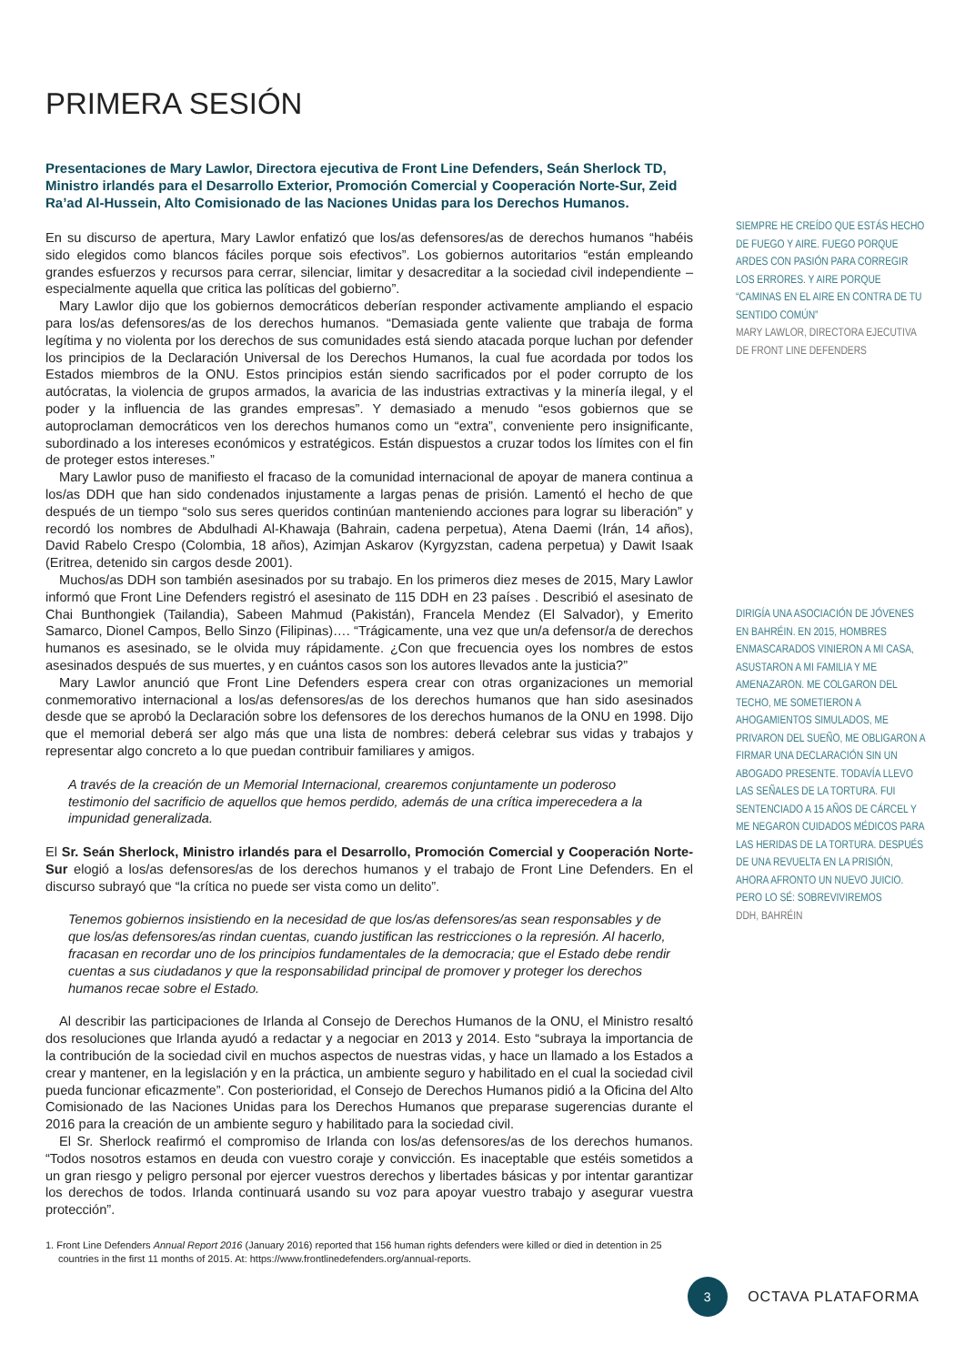PRIMERA SESIÓN
Presentaciones de Mary Lawlor, Directora ejecutiva de Front Line Defenders, Seán Sherlock TD, Ministro irlandés para el Desarrollo Exterior, Promoción Comercial y Cooperación Norte-Sur, Zeid Ra’ad Al-Hussein, Alto Comisionado de las Naciones Unidas para los Derechos Humanos.
En su discurso de apertura, Mary Lawlor enfatizó que los/as defensores/as de derechos humanos “habéis sido elegidos como blancos fáciles porque sois efectivos”. Los gobiernos autoritarios “están empleando grandes esfuerzos y recursos para cerrar, silenciar, limitar y desacreditar a la sociedad civil independiente – especialmente aquella que critica las políticas del gobierno”.
Mary Lawlor dijo que los gobiernos democráticos deberían responder activamente ampliando el espacio para los/as defensores/as de los derechos humanos. “Demasiada gente valiente que trabaja de forma legítima y no violenta por los derechos de sus comunidades está siendo atacada porque luchan por defender los principios de la Declaración Universal de los Derechos Humanos, la cual fue acordada por todos los Estados miembros de la ONU. Estos principios están siendo sacrificados por el poder corrupto de los autócratas, la violencia de grupos armados, la avaricia de las industrias extractivas y la minería ilegal, y el poder y la influencia de las grandes empresas”. Y demasiado a menudo “esos gobiernos que se autoproclaman democráticos ven los derechos humanos como un “extra”, conveniente pero insignificante, subordinado a los intereses económicos y estratégicos. Están dispuestos a cruzar todos los límites con el fin de proteger estos intereses.”
Mary Lawlor puso de manifiesto el fracaso de la comunidad internacional de apoyar de manera continua a los/as DDH que han sido condenados injustamente a largas penas de prisión. Lamentó el hecho de que después de un tiempo “solo sus seres queridos continúan manteniendo acciones para lograr su liberación” y recordó los nombres de Abdulhadi Al-Khawaja (Bahrain, cadena perpetua), Atena Daemi (Irán, 14 años), David Rabelo Crespo (Colombia, 18 años), Azimjan Askarov (Kyrgyzstan, cadena perpetua) y Dawit Isaak (Eritrea, detenido sin cargos desde 2001).
Muchos/as DDH son también asesinados por su trabajo. En los primeros diez meses de 2015, Mary Lawlor informó que Front Line Defenders registró el asesinato de 115 DDH en 23 países . Describió el asesinato de Chai Bunthongiek (Tailandia), Sabeen Mahmud (Pakistán), Francela Mendez (El Salvador), y Emerito Samarco, Dionel Campos, Bello Sinzo (Filipinas)…. “Trágicamente, una vez que un/a defensor/a de derechos humanos es asesinado, se le olvida muy rápidamente. ¿Con que frecuencia oyes los nombres de estos asesinados después de sus muertes, y en cuántos casos son los autores llevados ante la justicia?”
Mary Lawlor anunció que Front Line Defenders espera crear con otras organizaciones un memorial conmemorativo internacional a los/as defensores/as de los derechos humanos que han sido asesinados desde que se aprobó la Declaración sobre los defensores de los derechos humanos de la ONU en 1998. Dijo que el memorial deberá ser algo más que una lista de nombres: deberá celebrar sus vidas y trabajos y representar algo concreto a lo que puedan contribuir familiares y amigos.
A través de la creación de un Memorial Internacional, crearemos conjuntamente un poderoso testimonio del sacrificio de aquellos que hemos perdido, además de una crítica imperecedera a la impunidad generalizada.
El Sr. Seán Sherlock, Ministro irlandés para el Desarrollo, Promoción Comercial y Cooperación Norte-Sur elogió a los/as defensores/as de los derechos humanos y el trabajo de Front Line Defenders. En el discurso subrayó que “la crítica no puede ser vista como un delito”.
Tenemos gobiernos insistiendo en la necesidad de que los/as defensores/as sean responsables y de que los/as defensores/as rindan cuentas, cuando justifican las restricciones o la represión. Al hacerlo, fracasan en recordar uno de los principios fundamentales de la democracia; que el Estado debe rendir cuentas a sus ciudadanos y que la responsabilidad principal de promover y proteger los derechos humanos recae sobre el Estado.
Al describir las participaciones de Irlanda al Consejo de Derechos Humanos de la ONU, el Ministro resaltó dos resoluciones que Irlanda ayudó a redactar y a negociar en 2013 y 2014. Esto “subraya la importancia de la contribución de la sociedad civil en muchos aspectos de nuestras vidas, y hace un llamado a los Estados a crear y mantener, en la legislación y en la práctica, un ambiente seguro y habilitado en el cual la sociedad civil pueda funcionar eficazmente”. Con posterioridad, el Consejo de Derechos Humanos pidió a la Oficina del Alto Comisionado de las Naciones Unidas para los Derechos Humanos que preparase sugerencias durante el 2016 para la creación de un ambiente seguro y habilitado para la sociedad civil.
El Sr. Sherlock reafirmó el compromiso de Irlanda con los/as defensores/as de los derechos humanos. “Todos nosotros estamos en deuda con vuestro coraje y convicción. Es inaceptable que estéis sometidos a un gran riesgo y peligro personal por ejercer vuestros derechos y libertades básicas y por intentar garantizar los derechos de todos. Irlanda continuará usando su voz para apoyar vuestro trabajo y asegurar vuestra protección”.
1. Front Line Defenders Annual Report 2016 (January 2016) reported that 156 human rights defenders were killed or died in detention in 25 countries in the first 11 months of 2015. At: https://www.frontlinedefenders.org/annual-reports.
SIEMPRE HE CREÍDO QUE ESTÁS HECHO DE FUEGO Y AIRE. FUEGO PORQUE ARDES CON PASIÓN PARA CORREGIR LOS ERRORES. Y AIRE PORQUE “CAMINAS EN EL AIRE EN CONTRA DE TU SENTIDO COMÚN”
MARY LAWLOR, DIRECTORA EJECUTIVA DE FRONT LINE DEFENDERS
DIRIGÍA UNA ASOCIACIÓN DE JÓVENES EN BAHRÉIN. EN 2015, HOMBRES ENMASCARADOS VINIERON A MI CASA, ASUSTARON A MI FAMILIA Y ME AMENAZARON. ME COLGARON DEL TECHO, ME SOMETIERON A AHOGAMIENTOS SIMULADOS, ME PRIVARON DEL SUEÑO, ME OBLIGARON A FIRMAR UNA DECLARACIÓN SIN UN ABOGADO PRESENTE. TODAVÍA LLEVO LAS SEÑALES DE LA TORTURA. FUI SENTENCIADO A 15 AÑOS DE CÁRCEL Y ME NEGARON CUIDADOS MÉDICOS PARA LAS HERIDAS DE LA TORTURA. DESPUÉS DE UNA REVUELTA EN LA PRISIÓN, AHORA AFRONTO UN NUEVO JUICIO. PERO LO SÉ: SOBREVIVIREMOS
DDH, BAHRÉIN
3
OCTAVA PLATAFORMA